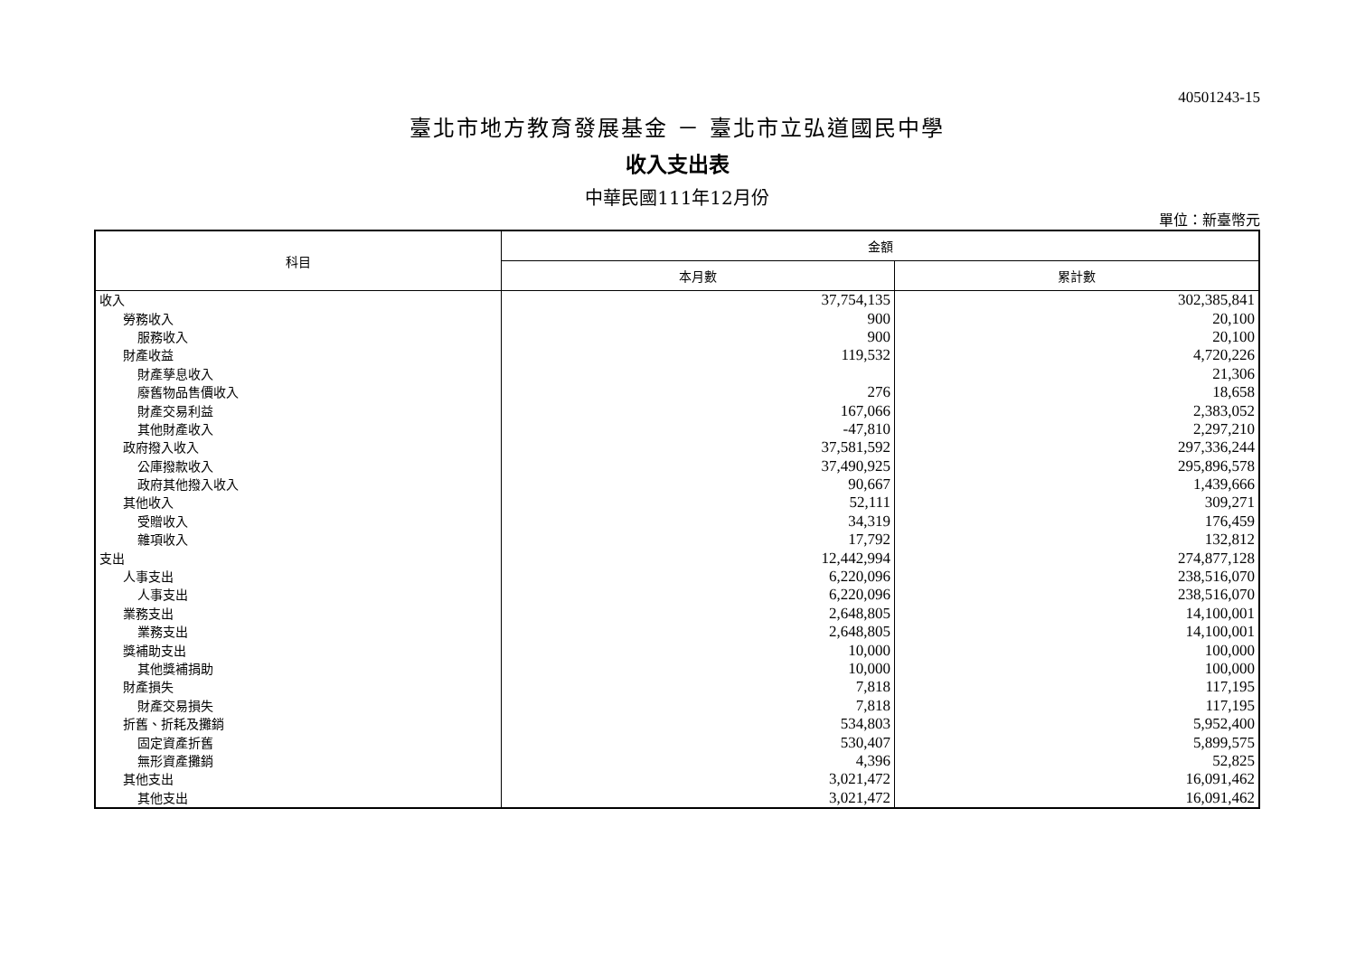40501243-15
臺北市地方教育發展基金 － 臺北市立弘道國民中學
收入支出表
中華民國111年12月份
單位：新臺幣元
| 科目 | 金額 | |
| --- | --- | --- |
| | 本月數 | 累計數 |
| 收入 | 37,754,135 | 302,385,841 |
| 勞務收入 | 900 | 20,100 |
| 服務收入 | 900 | 20,100 |
| 財產收益 | 119,532 | 4,720,226 |
| 財產孳息收入 | | 21,306 |
| 廢舊物品售價收入 | 276 | 18,658 |
| 財產交易利益 | 167,066 | 2,383,052 |
| 其他財產收入 | -47,810 | 2,297,210 |
| 政府撥入收入 | 37,581,592 | 297,336,244 |
| 公庫撥款收入 | 37,490,925 | 295,896,578 |
| 政府其他撥入收入 | 90,667 | 1,439,666 |
| 其他收入 | 52,111 | 309,271 |
| 受贈收入 | 34,319 | 176,459 |
| 雜項收入 | 17,792 | 132,812 |
| 支出 | 12,442,994 | 274,877,128 |
| 人事支出 | 6,220,096 | 238,516,070 |
| 人事支出 | 6,220,096 | 238,516,070 |
| 業務支出 | 2,648,805 | 14,100,001 |
| 業務支出 | 2,648,805 | 14,100,001 |
| 獎補助支出 | 10,000 | 100,000 |
| 其他獎補捐助 | 10,000 | 100,000 |
| 財產損失 | 7,818 | 117,195 |
| 財產交易損失 | 7,818 | 117,195 |
| 折舊、折耗及攤銷 | 534,803 | 5,952,400 |
| 固定資產折舊 | 530,407 | 5,899,575 |
| 無形資產攤銷 | 4,396 | 52,825 |
| 其他支出 | 3,021,472 | 16,091,462 |
| 其他支出 | 3,021,472 | 16,091,462 |